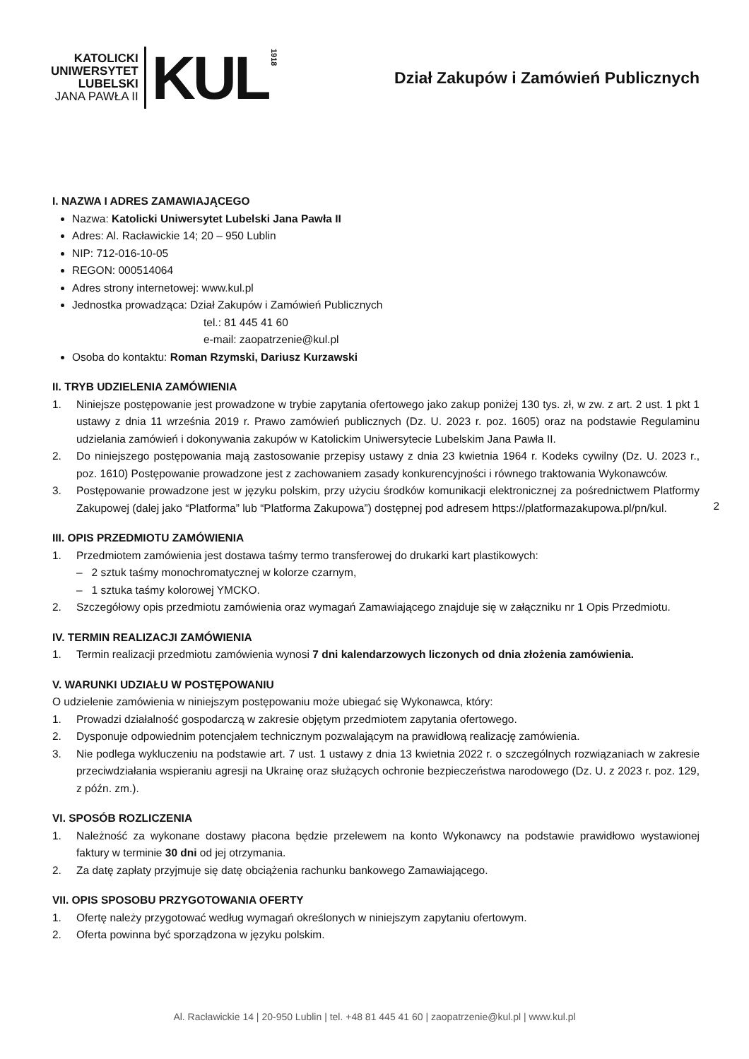KATOLICKI
UNIWERSYTET
LUBELSKI
JANA PAWŁA II
KUL
1918
Dział Zakupów i Zamówień Publicznych
I. NAZWA I ADRES ZAMAWIAJĄCEGO
Nazwa: Katolicki Uniwersytet Lubelski Jana Pawła II
Adres: Al. Racławickie 14; 20 – 950 Lublin
NIP: 712-016-10-05
REGON: 000514064
Adres strony internetowej: www.kul.pl
Jednostka prowadząca: Dział Zakupów i Zamówień Publicznych
tel.: 81 445 41 60
e-mail: zaopatrzenie@kul.pl
Osoba do kontaktu: Roman Rzymski, Dariusz Kurzawski
II. TRYB UDZIELENIA ZAMÓWIENIA
1. Niniejsze postępowanie jest prowadzone w trybie zapytania ofertowego jako zakup poniżej 130 tys. zł, w zw. z art. 2 ust. 1 pkt 1 ustawy z dnia 11 września 2019 r. Prawo zamówień publicznych (Dz. U. 2023 r. poz. 1605) oraz na podstawie Regulaminu udzielania zamówień i dokonywania zakupów w Katolickim Uniwersytecie Lubelskim Jana Pawła II.
2. Do niniejszego postępowania mają zastosowanie przepisy ustawy z dnia 23 kwietnia 1964 r. Kodeks cywilny (Dz. U. 2023 r., poz. 1610) Postępowanie prowadzone jest z zachowaniem zasady konkurencyjności i równego traktowania Wykonawców.
3. Postępowanie prowadzone jest w języku polskim, przy użyciu środków komunikacji elektronicznej za pośrednictwem Platformy Zakupowej (dalej jako “Platforma” lub “Platforma Zakupowa”) dostępnej pod adresem https://platformazakupowa.pl/pn/kul.
III. OPIS PRZEDMIOTU ZAMÓWIENIA
1. Przedmiotem zamówienia jest dostawa taśmy termo transferowej do drukarki kart plastikowych:
– 2 sztuk taśmy monochromatycznej w kolorze czarnym,
– 1 sztuka taśmy kolorowej YMCKO.
2. Szczegółowy opis przedmiotu zamówienia oraz wymagań Zamawiającego znajduje się w załączniku nr 1 Opis Przedmiotu.
IV. TERMIN REALIZACJI ZAMÓWIENIA
1. Termin realizacji przedmiotu zamówienia wynosi 7 dni kalendarzowych liczonych od dnia złożenia zamówienia.
V. WARUNKI UDZIAŁU W POSTĘPOWANIU
O udzielenie zamówienia w niniejszym postępowaniu może ubiegać się Wykonawca, który:
1. Prowadzi działalność gospodarczą w zakresie objętym przedmiotem zapytania ofertowego.
2. Dysponuje odpowiednim potencjałem technicznym pozwalającym na prawidłową realizację zamówienia.
3. Nie podlega wykluczeniu na podstawie art. 7 ust. 1 ustawy z dnia 13 kwietnia 2022 r. o szczególnych rozwiązaniach w zakresie przeciwdziałania wspieraniu agresji na Ukrainę oraz służących ochronie bezpieczeństwa narodowego (Dz. U. z 2023 r. poz. 129, z późn. zm.).
VI. SPOSÓB ROZLICZENIA
1. Należność za wykonane dostawy płacona będzie przelewem na konto Wykonawcy na podstawie prawidłowo wystawionej faktury w terminie 30 dni od jej otrzymania.
2. Za datę zapłaty przyjmuje się datę obciążenia rachunku bankowego Zamawiającego.
VII. OPIS SPOSOBU PRZYGOTOWANIA OFERTY
1. Ofertę należy przygotować według wymagań określonych w niniejszym zapytaniu ofertowym.
2. Oferta powinna być sporządzona w języku polskim.
2
Al. Racławickie 14 | 20-950 Lublin | tel. +48 81 445 41 60 | zaopatrzenie@kul.pl | www.kul.pl